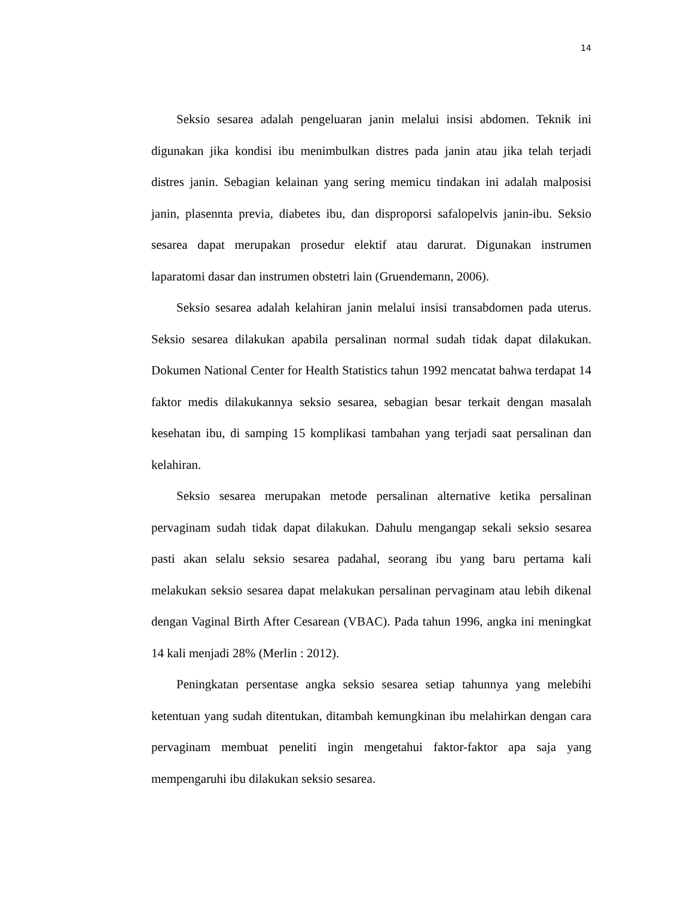14
Seksio sesarea adalah pengeluaran janin melalui insisi abdomen. Teknik ini digunakan jika kondisi ibu menimbulkan distres pada janin atau jika telah terjadi distres janin. Sebagian kelainan yang sering memicu tindakan ini adalah malposisi janin, plasennta previa, diabetes ibu, dan disproporsi safalopelvis janin-ibu. Seksio sesarea dapat merupakan prosedur elektif atau darurat. Digunakan instrumen laparatomi dasar dan instrumen obstetri lain (Gruendemann, 2006).
Seksio sesarea adalah kelahiran janin melalui insisi transabdomen pada uterus. Seksio sesarea dilakukan apabila persalinan normal sudah tidak dapat dilakukan. Dokumen National Center for Health Statistics tahun 1992 mencatat bahwa terdapat 14 faktor medis dilakukannya seksio sesarea, sebagian besar terkait dengan masalah kesehatan ibu, di samping 15 komplikasi tambahan yang terjadi saat persalinan dan kelahiran.
Seksio sesarea merupakan metode persalinan alternative ketika persalinan pervaginam sudah tidak dapat dilakukan. Dahulu mengangap sekali seksio sesarea pasti akan selalu seksio sesarea padahal, seorang ibu yang baru pertama kali melakukan seksio sesarea dapat melakukan persalinan pervaginam atau lebih dikenal dengan Vaginal Birth After Cesarean (VBAC). Pada tahun 1996, angka ini meningkat 14 kali menjadi 28% (Merlin : 2012).
Peningkatan persentase angka seksio sesarea setiap tahunnya yang melebihi ketentuan yang sudah ditentukan, ditambah kemungkinan ibu melahirkan dengan cara pervaginam membuat peneliti ingin mengetahui faktor-faktor apa saja yang mempengaruhi ibu dilakukan seksio sesarea.